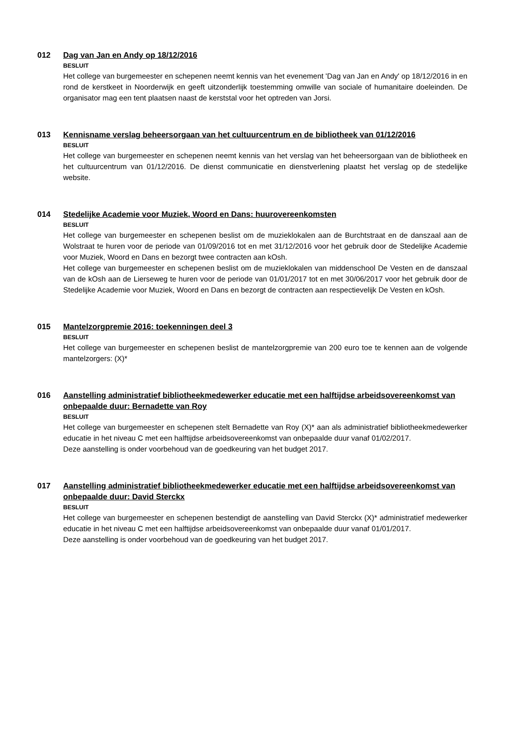012 Dag van Jan en Andy op 18/12/2016
BESLUIT
Het college van burgemeester en schepenen neemt kennis van het evenement 'Dag van Jan en Andy' op 18/12/2016 in en rond de kerstkeet in Noorderwijk en geeft uitzonderlijk toestemming omwille van sociale of humanitaire doeleinden. De organisator mag een tent plaatsen naast de kerststal voor het optreden van Jorsi.
013 Kennisname verslag beheersorgaan van het cultuurcentrum en de bibliotheek van 01/12/2016
BESLUIT
Het college van burgemeester en schepenen neemt kennis van het verslag van het beheersorgaan van de bibliotheek en het cultuurcentrum van 01/12/2016. De dienst communicatie en dienstverlening plaatst het verslag op de stedelijke website.
014 Stedelijke Academie voor Muziek, Woord en Dans: huurovereenkomsten
BESLUIT
Het college van burgemeester en schepenen beslist om de muzieklokalen aan de Burchtstraat en de danszaal aan de Wolstraat te huren voor de periode van 01/09/2016 tot en met 31/12/2016 voor het gebruik door de Stedelijke Academie voor Muziek, Woord en Dans en bezorgt twee contracten aan kOsh.
Het college van burgemeester en schepenen beslist om de muzieklokalen van middenschool De Vesten en de danszaal van de kOsh aan de Lierseweg te huren voor de periode van 01/01/2017 tot en met 30/06/2017 voor het gebruik door de Stedelijke Academie voor Muziek, Woord en Dans en bezorgt de contracten aan respectievelijk De Vesten en kOsh.
015 Mantelzorgpremie 2016: toekenningen deel 3
BESLUIT
Het college van burgemeester en schepenen beslist de mantelzorgpremie van 200 euro toe te kennen aan de volgende mantelzorgers: (X)*
016 Aanstelling administratief bibliotheekmedewerker educatie met een halftijdse arbeidsovereenkomst van onbepaalde duur: Bernadette van Roy
BESLUIT
Het college van burgemeester en schepenen stelt Bernadette van Roy (X)* aan als administratief bibliotheekmedewerker educatie in het niveau C met een halftijdse arbeidsovereenkomst van onbepaalde duur vanaf 01/02/2017.
Deze aanstelling is onder voorbehoud van de goedkeuring van het budget 2017.
017 Aanstelling administratief bibliotheekmedewerker educatie met een halftijdse arbeidsovereenkomst van onbepaalde duur: David Sterckx
BESLUIT
Het college van burgemeester en schepenen bestendigt de aanstelling van David Sterckx (X)* administratief medewerker educatie in het niveau C met een halftijdse arbeidsovereenkomst van onbepaalde duur vanaf 01/01/2017.
Deze aanstelling is onder voorbehoud van de goedkeuring van het budget 2017.